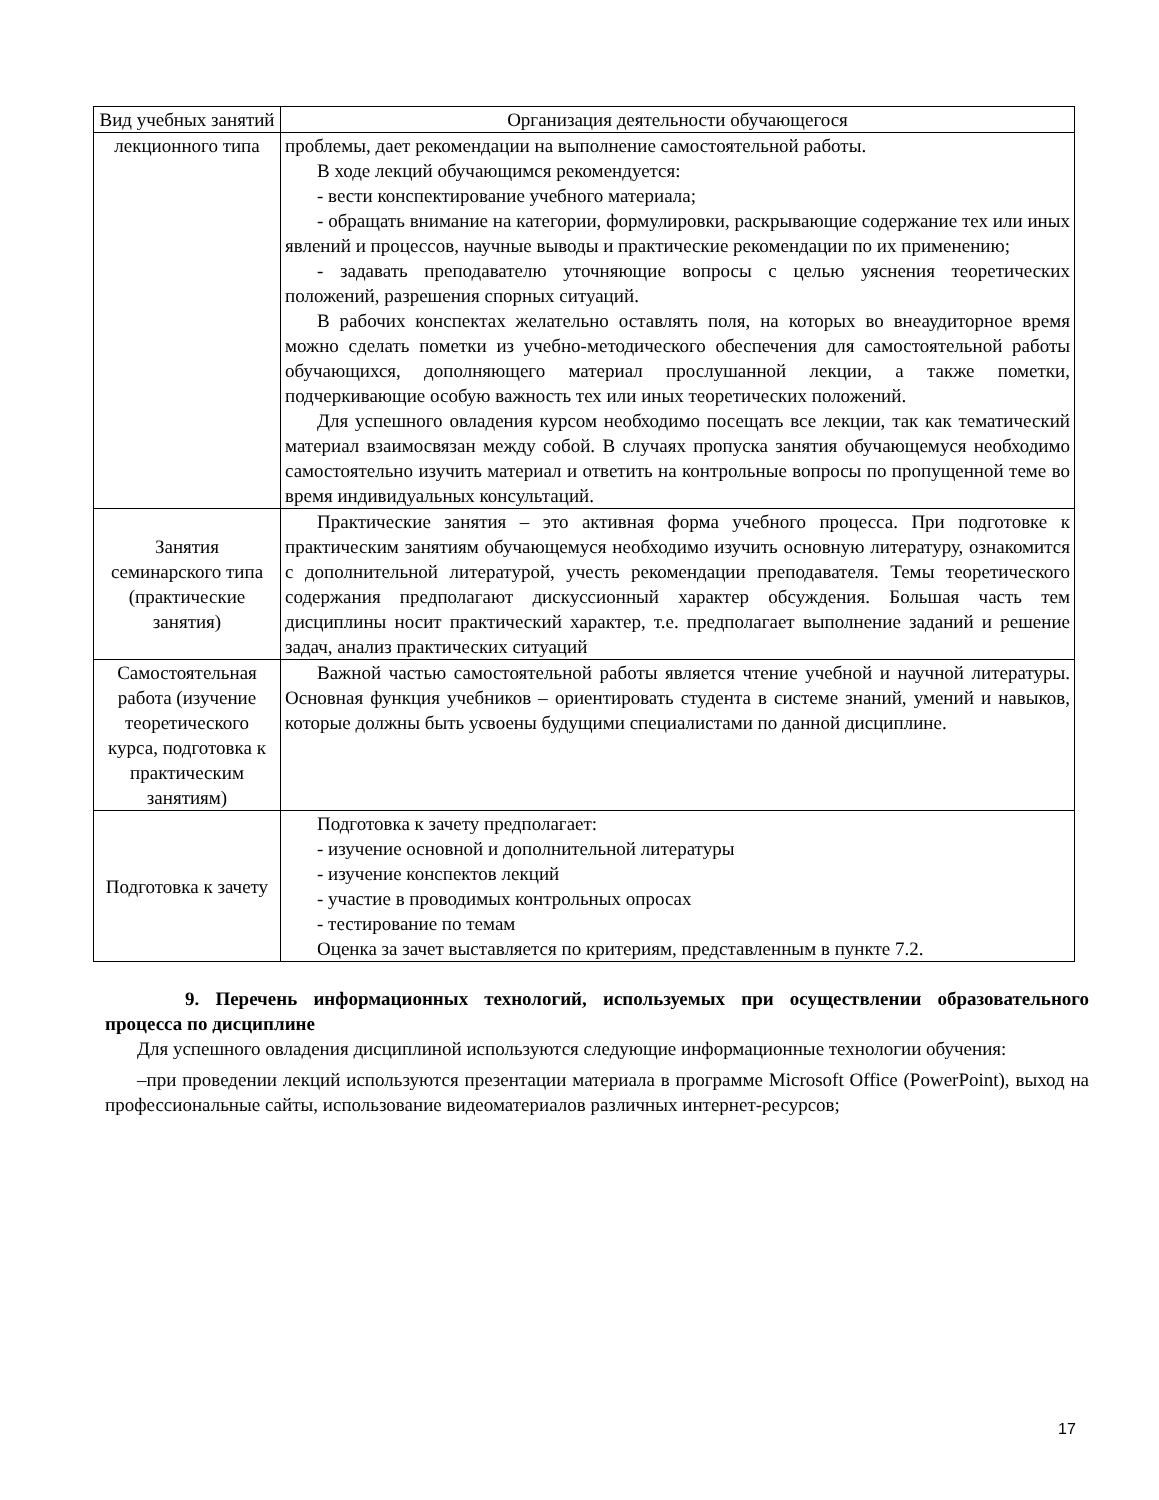| Вид учебных занятий | Организация деятельности обучающегося |
| --- | --- |
| лекционного типа | проблемы, дает рекомендации на выполнение самостоятельной работы. В ходе лекций обучающимся рекомендуется: - вести конспектирование учебного материала; - обращать внимание на категории, формулировки, раскрывающие содержание тех или иных явлений и процессов, научные выводы и практические рекомендации по их применению; - задавать преподавателю уточняющие вопросы с целью уяснения теоретических положений, разрешения спорных ситуаций. В рабочих конспектах желательно оставлять поля, на которых во внеаудиторное время можно сделать пометки из учебно-методического обеспечения для самостоятельной работы обучающихся, дополняющего материал прослушанной лекции, а также пометки, подчеркивающие особую важность тех или иных теоретических положений. Для успешного овладения курсом необходимо посещать все лекции, так как тематический материал взаимосвязан между собой. В случаях пропуска занятия обучающемуся необходимо самостоятельно изучить материал и ответить на контрольные вопросы по пропущенной теме во время индивидуальных консультаций. |
| Занятия семинарского типа (практические занятия) | Практические занятия – это активная форма учебного процесса. При подготовке к практическим занятиям обучающемуся необходимо изучить основную литературу, ознакомится с дополнительной литературой, учесть рекомендации преподавателя. Темы теоретического содержания предполагают дискуссионный характер обсуждения. Большая часть тем дисциплины носит практический характер, т.е. предполагает выполнение заданий и решение задач, анализ практических ситуаций |
| Самостоятельная работа (изучение теоретического курса, подготовка к практическим занятиям) | Важной частью самостоятельной работы является чтение учебной и научной литературы. Основная функция учебников – ориентировать студента в системе знаний, умений и навыков, которые должны быть усвоены будущими специалистами по данной дисциплине. |
| Подготовка к зачету | Подготовка к зачету предполагает: - изучение основной и дополнительной литературы - изучение конспектов лекций - участие в проводимых контрольных опросах - тестирование по темам Оценка за зачет выставляется по критериям, представленным в пункте 7.2. |
9. Перечень информационных технологий, используемых при осуществлении образовательного процесса по дисциплине
Для успешного овладения дисциплиной используются следующие информационные технологии обучения:
–при проведении лекций используются презентации материала в программе Microsoft Office (PowerPoint), выход на профессиональные сайты, использование видеоматериалов различных интернет-ресурсов;
17